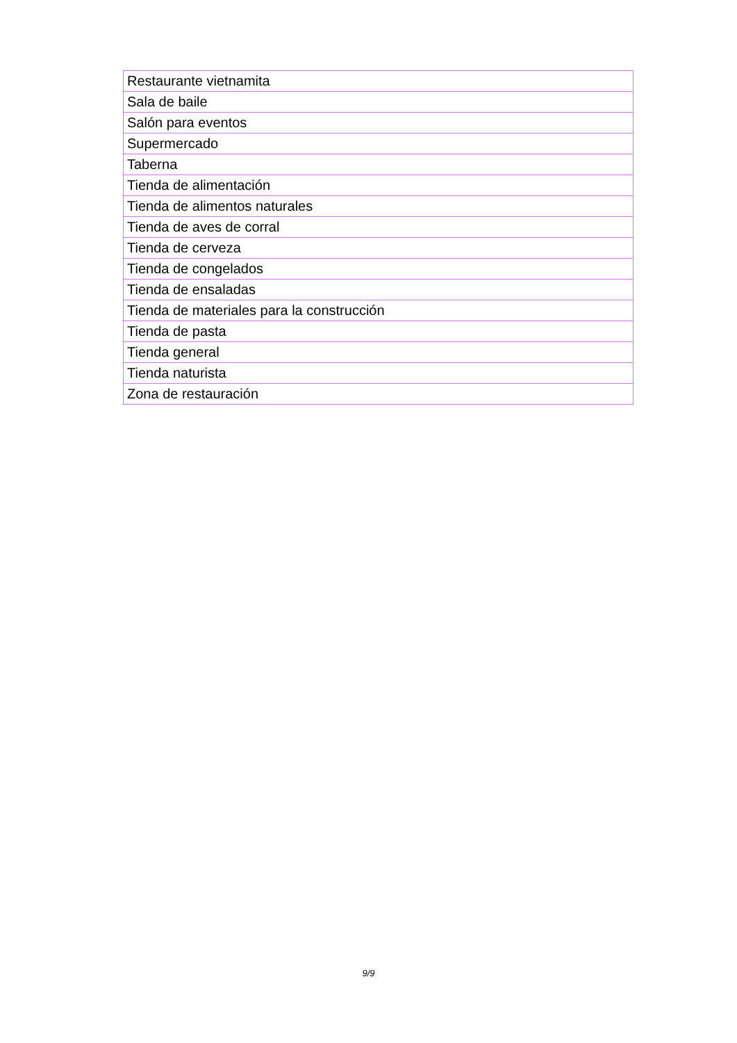| Restaurante vietnamita |
| Sala de baile |
| Salón para eventos |
| Supermercado |
| Taberna |
| Tienda de alimentación |
| Tienda de alimentos naturales |
| Tienda de aves de corral |
| Tienda de cerveza |
| Tienda de congelados |
| Tienda de ensaladas |
| Tienda de materiales para la construcción |
| Tienda de pasta |
| Tienda general |
| Tienda naturista |
| Zona de restauración |
9/9